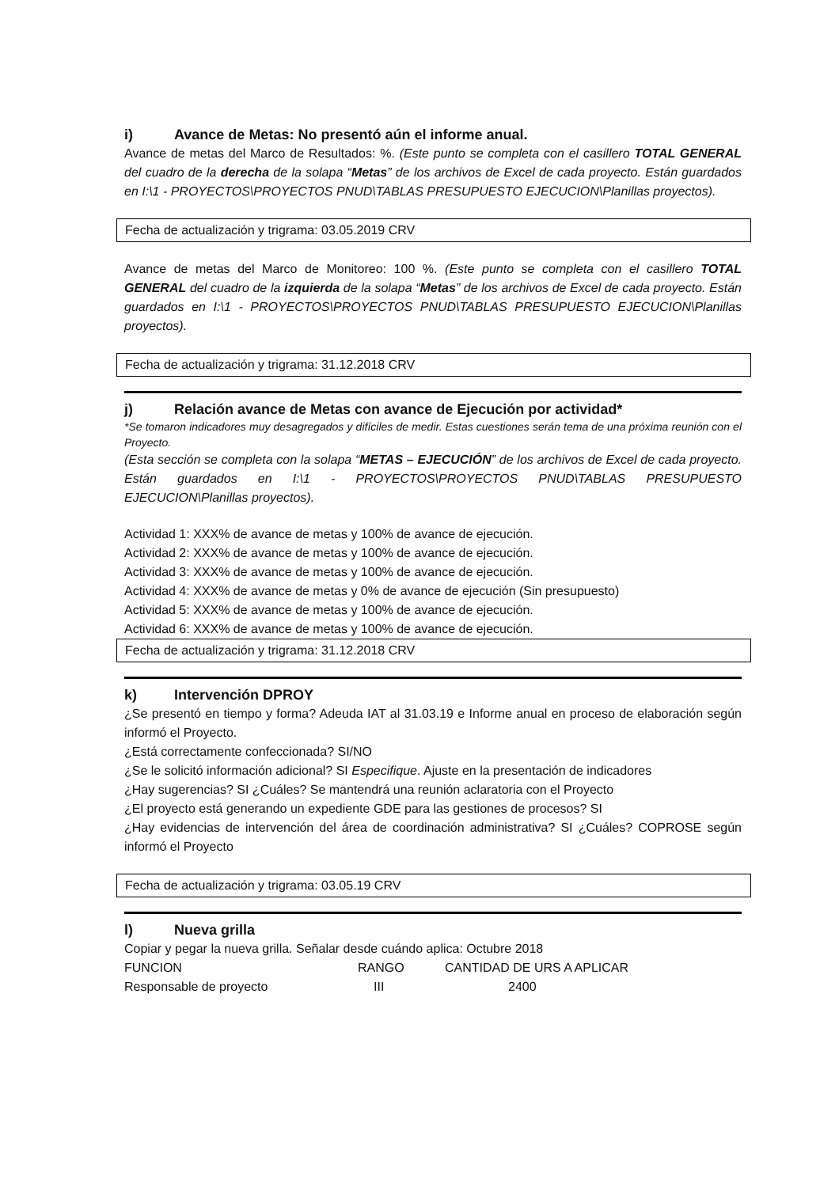i) Avance de Metas: No presentó aún el informe anual.
Avance de metas del Marco de Resultados: %. (Este punto se completa con el casillero TOTAL GENERAL del cuadro de la derecha de la solapa “Metas” de los archivos de Excel de cada proyecto. Están guardados en I:\1 - PROYECTOS\PROYECTOS PNUD\TABLAS PRESUPUESTO EJECUCION\Planillas proyectos).
Fecha de actualización y trigrama: 03.05.2019 CRV
Avance de metas del Marco de Monitoreo: 100 %. (Este punto se completa con el casillero TOTAL GENERAL del cuadro de la izquierda de la solapa “Metas” de los archivos de Excel de cada proyecto. Están guardados en I:\1 - PROYECTOS\PROYECTOS PNUD\TABLAS PRESUPUESTO EJECUCION\Planillas proyectos).
Fecha de actualización y trigrama: 31.12.2018 CRV
j) Relación avance de Metas con avance de Ejecución por actividad*
*Se tomaron indicadores muy desagregados y difíciles de medir. Estas cuestiones serán tema de una próxima reunión con el Proyecto.
(Esta sección se completa con la solapa “METAS – EJECUCIÓN” de los archivos de Excel de cada proyecto. Están guardados en I:\1 - PROYECTOS\PROYECTOS PNUD\TABLAS PRESUPUESTO EJECUCION\Planillas proyectos).
Actividad 1: XXX% de avance de metas y 100% de avance de ejecución.
Actividad 2: XXX% de avance de metas y 100% de avance de ejecución.
Actividad 3: XXX% de avance de metas y 100% de avance de ejecución.
Actividad 4: XXX% de avance de metas y 0% de avance de ejecución (Sin presupuesto)
Actividad 5: XXX% de avance de metas y 100% de avance de ejecución.
Actividad 6: XXX% de avance de metas y 100% de avance de ejecución.
Fecha de actualización y trigrama: 31.12.2018 CRV
k) Intervención DPROY
¿Se presentó en tiempo y forma? Adeuda IAT al 31.03.19 e Informe anual en proceso de elaboración según informó el Proyecto.
¿Está correctamente confeccionada? SI/NO
¿Se le solicitó información adicional? SI Especifique. Ajuste en la presentación de indicadores
¿Hay sugerencias? SI ¿Cuáles? Se mantendrá una reunión aclaratoria con el Proyecto
¿El proyecto está generando un expediente GDE para las gestiones de procesos? SI
¿Hay evidencias de intervención del área de coordinación administrativa? SI ¿Cuáles? COPROSE según informó el Proyecto
Fecha de actualización y trigrama: 03.05.19 CRV
l) Nueva grilla
Copiar y pegar la nueva grilla. Señalar desde cuándo aplica: Octubre 2018
| FUNCION | RANGO | CANTIDAD DE URS A APLICAR |
| Responsable de proyecto | III | 2400 |